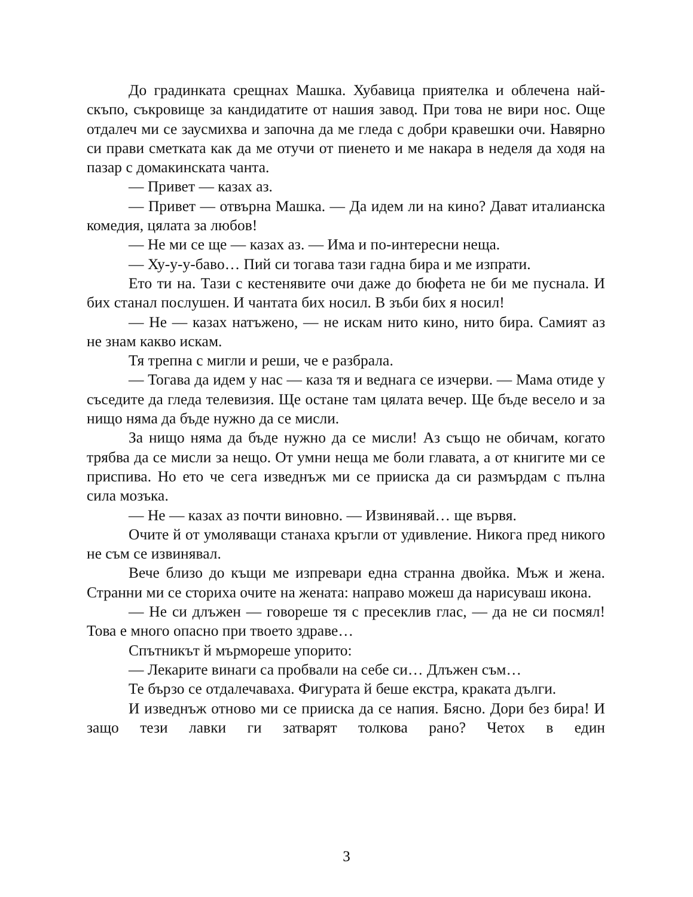До градинката срещнах Машка. Хубавица приятелка и облечена най-скъпо, съкровище за кандидатите от нашия завод. При това не вири нос. Още отдалеч ми се заусмихва и започна да ме гледа с добри кравешки очи. Навярно си прави сметката как да ме отучи от пиенето и ме накара в неделя да ходя на пазар с домакинската чанта.
— Привет — казах аз.
— Привет — отвърна Машка. — Да идем ли на кино? Дават италианска комедия, цялата за любов!
— Не ми се ще — казах аз. — Има и по-интересни неща.
— Ху-у-у-баво… Пий си тогава тази гадна бира и ме изпрати.
Ето ти на. Тази с кестенявите очи даже до бюфета не би ме пуснала. И бих станал послушен. И чантата бих носил. В зъби бих я носил!
— Не — казах натъжено, — не искам нито кино, нито бира. Самият аз не знам какво искам.
Тя трепна с мигли и реши, че е разбрала.
— Тогава да идем у нас — каза тя и веднага се изчерви. — Мама отиде у съседите да гледа телевизия. Ще остане там цялата вечер. Ще бъде весело и за нищо няма да бъде нужно да се мисли.
За нищо няма да бъде нужно да се мисли! Аз също не обичам, когато трябва да се мисли за нещо. От умни неща ме боли главата, а от книгите ми се приспива. Но ето че сега изведнъж ми се прииска да си размърдам с пълна сила мозъка.
— Не — казах аз почти виновно. — Извинявай… ще вървя.
Очите й от умоляващи станаха кръгли от удивление. Никога пред никого не съм се извинявал.
Вече близо до къщи ме изпревари една странна двойка. Мъж и жена. Странни ми се сториха очите на жената: направо можеш да нарисуваш икона.
— Не си длъжен — говореше тя с пресеклив глас, — да не си посмял! Това е много опасно при твоето здраве…
Спътникът й мърмореше упорито:
— Лекарите винаги са пробвали на себе си… Длъжен съм…
Те бързо се отдалечаваха. Фигурата й беше екстра, краката дълги.
И изведнъж отново ми се прииска да се напия. Бясно. Дори без бира! И защо тези лавки ги затварят толкова рано? Четох в един
3